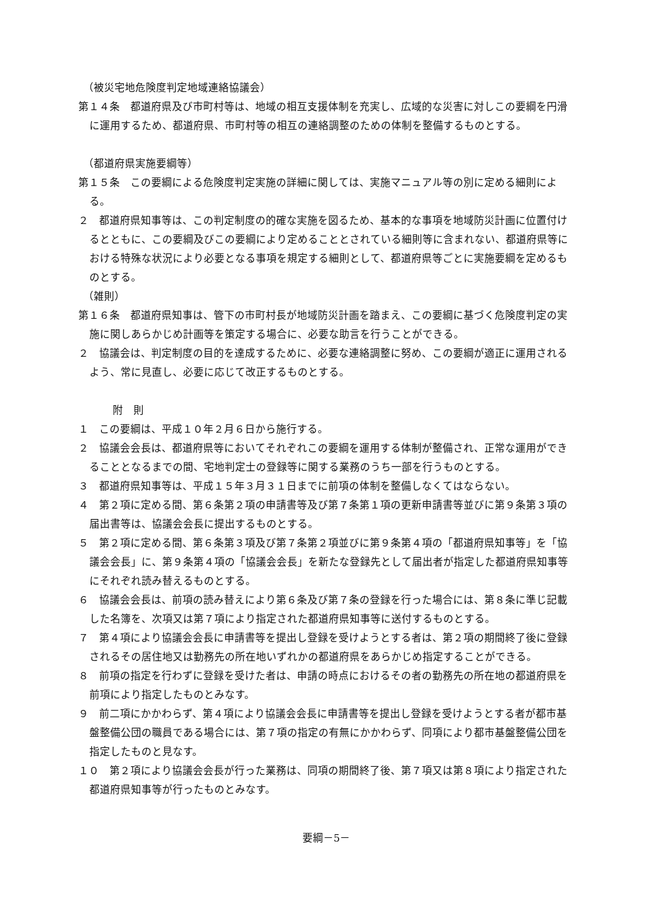（被災宅地危険度判定地域連絡協議会）
第１４条　都道府県及び市町村等は、地域の相互支援体制を充実し、広域的な災害に対しこの要綱を円滑に運用するため、都道府県、市町村等の相互の連絡調整のための体制を整備するものとする。
（都道府県実施要綱等）
第１５条　この要綱による危険度判定実施の詳細に関しては、実施マニュアル等の別に定める細則による。
２　都道府県知事等は、この判定制度の的確な実施を図るため、基本的な事項を地域防災計画に位置付けるとともに、この要綱及びこの要綱により定めることとされている細則等に含まれない、都道府県等における特殊な状況により必要となる事項を規定する細則として、都道府県等ごとに実施要綱を定めるものとする。
（雑則）
第１６条　都道府県知事は、管下の市町村長が地域防災計画を踏まえ、この要綱に基づく危険度判定の実施に関しあらかじめ計画等を策定する場合に、必要な助言を行うことができる。
２　協議会は、判定制度の目的を達成するために、必要な連絡調整に努め、この要綱が適正に運用されるよう、常に見直し、必要に応じて改正するものとする。
附　則
１　この要綱は、平成１０年２月６日から施行する。
２　協議会会長は、都道府県等においてそれぞれこの要綱を運用する体制が整備され、正常な運用ができることとなるまでの間、宅地判定士の登録等に関する業務のうち一部を行うものとする。
３　都道府県知事等は、平成１５年３月３１日までに前項の体制を整備しなくてはならない。
４　第２項に定める間、第６条第２項の申請書等及び第７条第１項の更新申請書等並びに第９条第３項の届出書等は、協議会会長に提出するものとする。
５　第２項に定める間、第６条第３項及び第７条第２項並びに第９条第４項の「都道府県知事等」を「協議会会長」に、第９条第４項の「協議会会長」を新たな登録先として届出者が指定した都道府県知事等にそれぞれ読み替えるものとする。
６　協議会会長は、前項の読み替えにより第６条及び第７条の登録を行った場合には、第８条に準じ記載した名簿を、次項又は第７項により指定された都道府県知事等に送付するものとする。
７　第４項により協議会会長に申請書等を提出し登録を受けようとする者は、第２項の期間終了後に登録されるその居住地又は勤務先の所在地いずれかの都道府県をあらかじめ指定することができる。
８　前項の指定を行わずに登録を受けた者は、申請の時点におけるその者の勤務先の所在地の都道府県を前項により指定したものとみなす。
９　前二項にかかわらず、第４項により協議会会長に申請書等を提出し登録を受けようとする者が都市基盤整備公団の職員である場合には、第７項の指定の有無にかかわらず、同項により都市基盤整備公団を指定したものと見なす。
１０　第２項により協議会会長が行った業務は、同項の期間終了後、第７項又は第８項により指定された都道府県知事等が行ったものとみなす。
要綱－5－